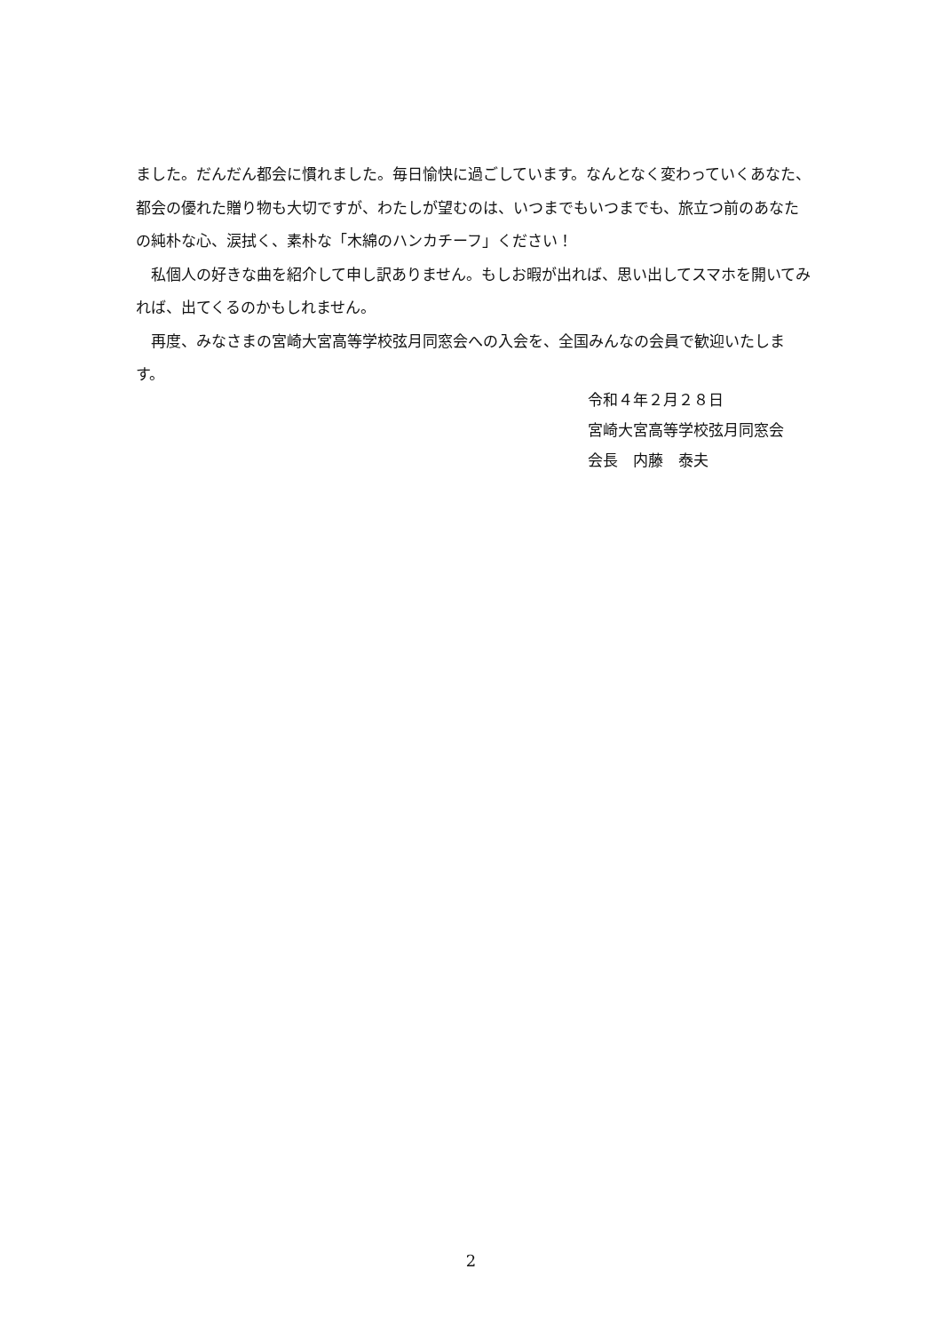ました。だんだん都会に慣れました。毎日愉快に過ごしています。なんとなく変わっていくあなた、都会の優れた贈り物も大切ですが、わたしが望むのは、いつまでもいつまでも、旅立つ前のあなたの純朴な心、涙拭く、素朴な「木綿のハンカチーフ」ください！
　私個人の好きな曲を紹介して申し訳ありません。もしお暇が出れば、思い出してスマホを開いてみれば、出てくるのかもしれません。
　再度、みなさまの宮崎大宮高等学校弦月同窓会への入会を、全国みんなの会員で歓迎いたします。
令和４年２月２８日
宮崎大宮高等学校弦月同窓会
会長　内藤　泰夫
2